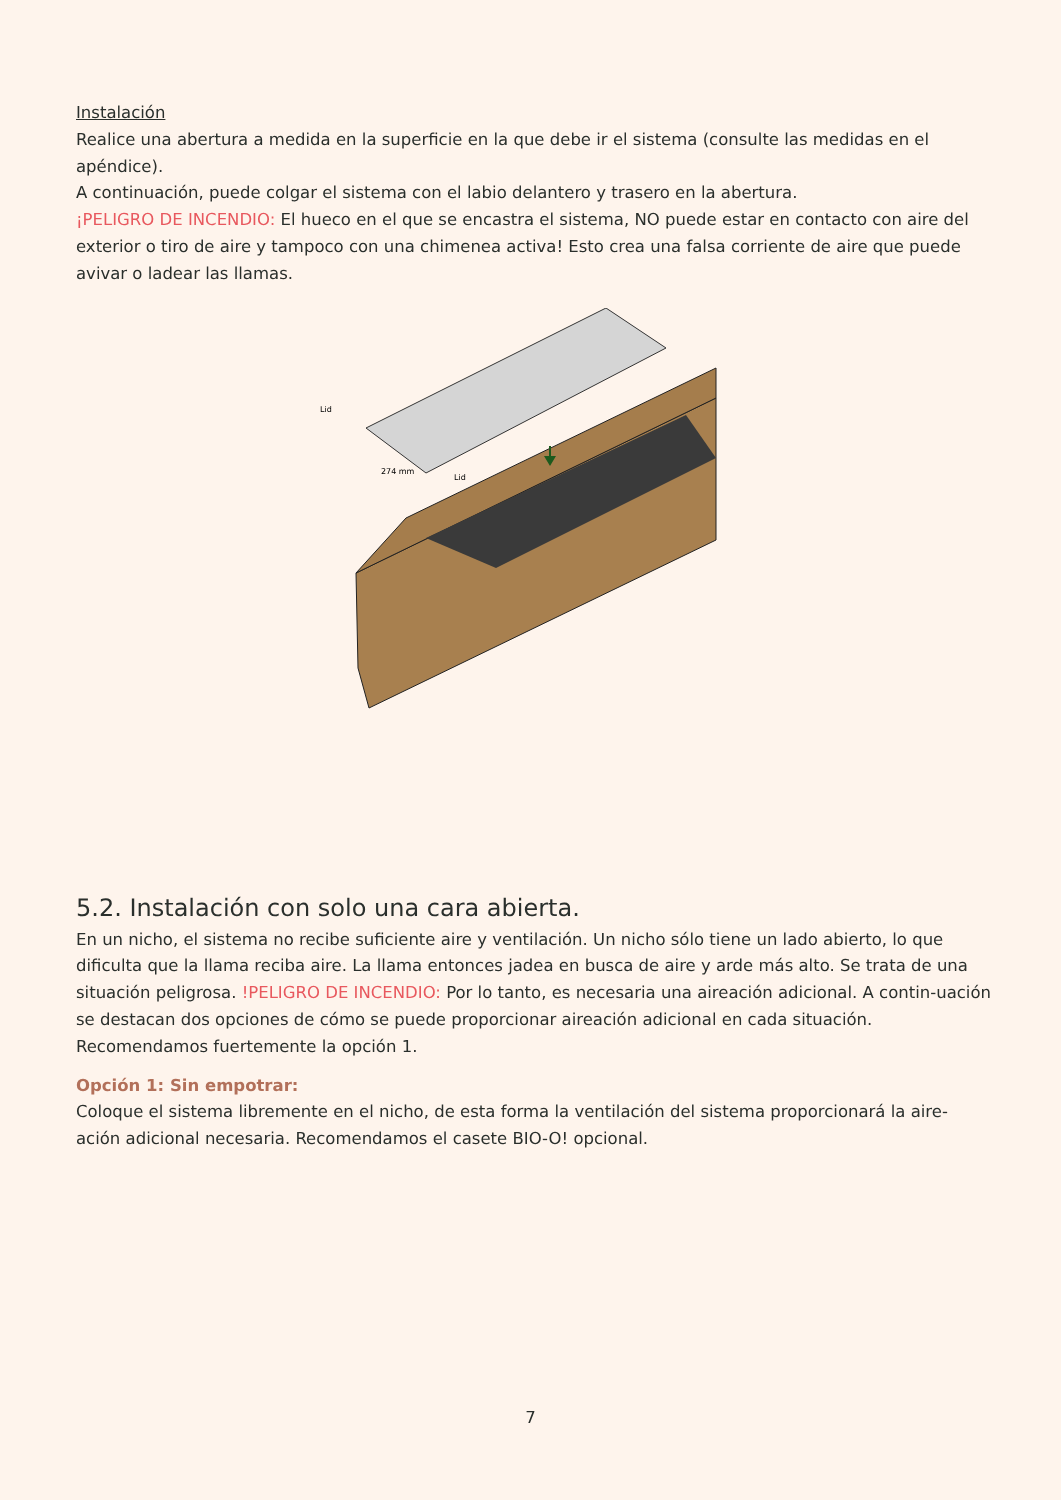Instalación
Realice una abertura a medida en la superficie en la que debe ir el sistema (consulte las medidas en el apéndice).
A continuación, puede colgar el sistema con el labio delantero y trasero en la abertura.
¡PELIGRO DE INCENDIO: El hueco en el que se encastra el sistema, NO puede estar en contacto con aire del exterior o tiro de aire y tampoco con una chimenea activa! Esto crea una falsa corriente de aire que puede avivar o ladear las llamas.
Lid
Lid
274 mm
5.2. Instalación con solo una cara abierta.
En un nicho, el sistema no recibe suficiente aire y ventilación. Un nicho sólo tiene un lado abierto, lo que dificulta que la llama reciba aire. La llama entonces jadea en busca de aire y arde más alto. Se trata de una situación peligrosa. !PELIGRO DE INCENDIO: Por lo tanto, es necesaria una aireación adicional. A contin-uación se destacan dos opciones de cómo se puede proporcionar aireación adicional en cada situación. Recomendamos fuertemente la opción 1.
Opción 1: Sin empotrar:
Coloque el sistema libremente en el nicho, de esta forma la ventilación del sistema proporcionará la aire-ación adicional necesaria. Recomendamos el casete BIO-O! opcional.
7